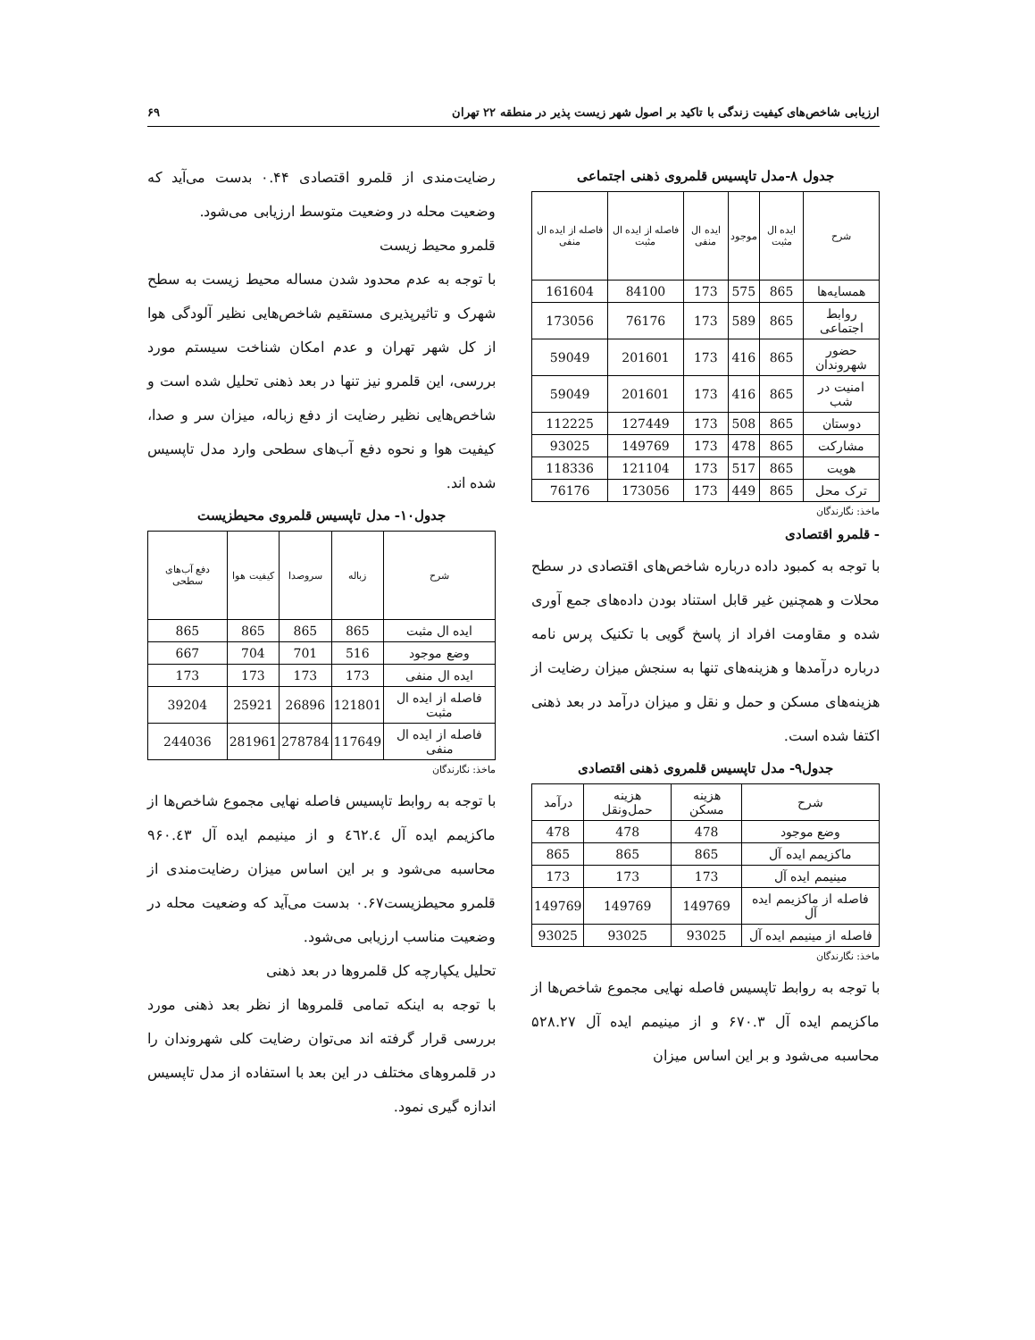ارزیابی شاخص‌های کیفیت زندگی با تاکید بر اصول شهر زیست پذیر در منطقه ۲۲ تهران ۶۹
جدول ۸-مدل تاپسیس قلمروی ذهنی اجتماعی
| شرح | ایده ال مثبت | موجود | ایده ال منفی | فاصله از ایده ال مثبت | فاصله از ایده ال منفی |
| --- | --- | --- | --- | --- | --- |
| همسایه‌ها | 865 | 575 | 173 | 84100 | 161604 |
| روابط اجتماعی | 865 | 589 | 173 | 76176 | 173056 |
| حضور شهروندان | 865 | 416 | 173 | 201601 | 59049 |
| امنیت در شب | 865 | 416 | 173 | 201601 | 59049 |
| دوستان | 865 | 508 | 173 | 127449 | 112225 |
| مشارکت | 865 | 478 | 173 | 149769 | 93025 |
| هویت | 865 | 517 | 173 | 121104 | 118336 |
| ترک محل | 865 | 449 | 173 | 173056 | 76176 |
ماخذ: نگارندگان
- قلمرو اقتصادی
با توجه به کمبود داده درباره شاخص‌های اقتصادی در سطح محلات و همچنین غیر قابل استناد بودن داده‌های جمع آوری شده و مقاومت افراد از پاسخ گویی با تکنیک پرس نامه درباره درآمدها و هزینه‌های تنها به سنجش میزان رضایت از هزینه‌های مسکن و حمل و نقل و میزان درآمد در بعد ذهنی اکتفا شده است.
جدول۹- مدل تاپسیس قلمروی ذهنی اقتصادی
| شرح | هزینه مسکن | هزینه حمل‌ونقل | درآمد |
| وضع موجود | 478 | 478 | 478 |
| ماکزیمم ایده آل | 865 | 865 | 865 |
| مینیمم ایده آل | 173 | 173 | 173 |
| فاصله از ماکزیمم ایده آل | 149769 | 149769 | 149769 |
| فاصله از مینیمم ایده آل | 93025 | 93025 | 93025 |
ماخذ: نگارندگان
با توجه به روابط تاپسیس فاصله نهایی مجموع شاخص‌ها از ماکزیمم ایده آل ۶۷۰.۳ و از مینیمم ایده آل ۵۲۸.۲۷ محاسبه می‌شود و بر این اساس میزان
رضایت‌مندی از قلمرو اقتصادی ۰.۴۴ بدست می‌آید که وضعیت محله در وضعیت متوسط ارزیابی می‌شود.
قلمرو محیط زیست
با توجه به عدم محدود شدن مساله محیط زیست به سطح شهرک و تاثیرپذیری مستقیم شاخص‌هایی نظیر آلودگی هوا از کل شهر تهران و عدم امکان شناخت سیستم مورد بررسی، این قلمرو نیز تنها در بعد ذهنی تحلیل شده است و شاخص‌هایی نظیر رضایت از دفع زباله، میزان سر و صدا، کیفیت هوا و نحوه دفع آب‌های سطحی وارد مدل تاپسیس شده اند.
جدول۱۰- مدل تاپسیس قلمروی محیطزیست
| شرح | زباله | سروصدا | کیفیت هوا | دفع آب‌های سطحی |
| --- | --- | --- | --- | --- |
| ایده ال مثبت | 865 | 865 | 865 | 865 |
| وضع موجود | 516 | 701 | 704 | 667 |
| ایده ال منفی | 173 | 173 | 173 | 173 |
| فاصله از ایده ال مثبت | 121801 | 26896 | 25921 | 39204 |
| فاصله از ایده ال منفی | 117649 | 278784 | 281961 | 244036 |
ماخذ: نگارندگان
با توجه به روابط تاپسیس فاصله نهایی مجموع شاخص‌ها از ماکزیمم ایده آل ٤٦٢.٤ و از مینیمم ایده آل ۹۶۰.٤۳ محاسبه می‌شود و بر این اساس میزان رضایت‌مندی از قلمرو محیطزیست۰.۶۷ بدست می‌آید که وضعیت محله در وضعیت مناسب ارزیابی می‌شود.
تحلیل یکپارچه کل قلمروها در بعد ذهنی
با توجه به اینکه تمامی قلمروها از نظر بعد ذهنی مورد بررسی قرار گرفته اند می‌توان رضایت کلی شهروندان را در قلمروهای مختلف در این بعد با استفاده از مدل تاپسیس اندازه گیری نمود.